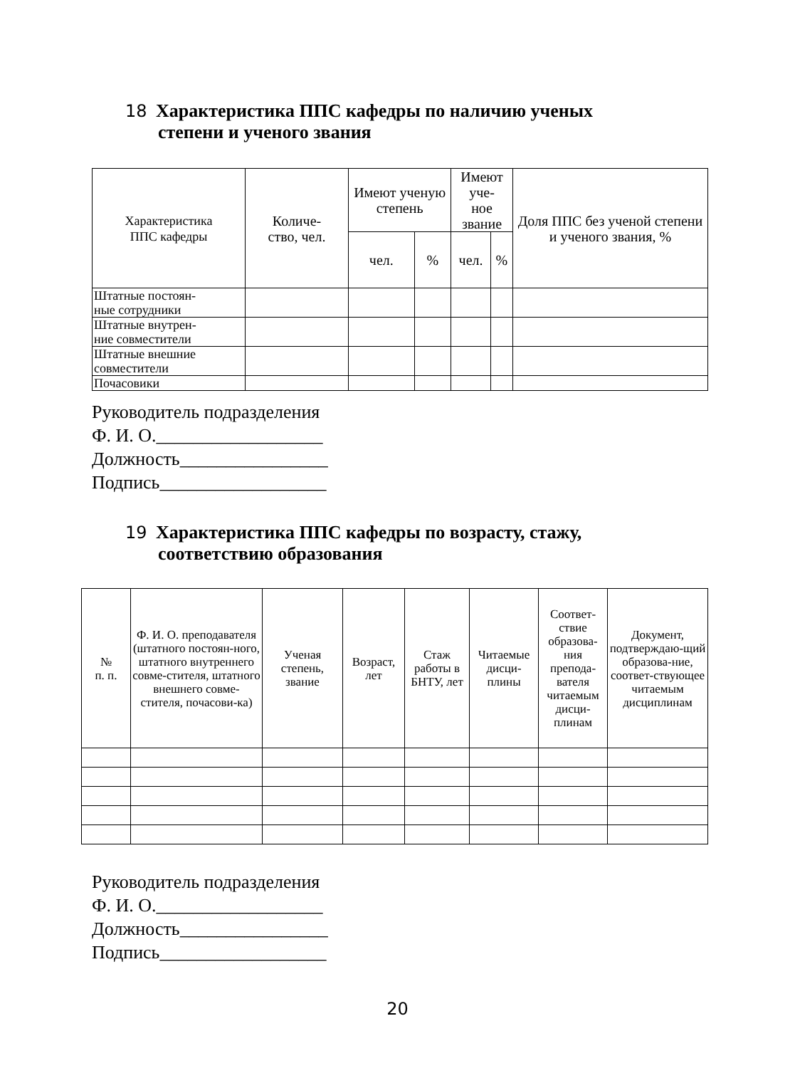18 Характеристика ППС кафедры по наличию ученых
степени и ученого звания
| Характеристика ППС кафедры | Количе- ство, чел. | Имеют ученую степень | | Имеют уче- ное звание | | Доля ППС без ученой степени и ученого звания, % |
| --- | --- | --- | --- | --- | --- | --- |
| | | чел. | % | чел. | % | |
| Штатные постоян- ные сотрудники | | | | | | |
| Штатные внутрен- ние совместители | | | | | | |
| Штатные внешние совместители | | | | | | |
| Почасовики | | | | | | |
Руководитель подразделения
Ф. И. О.__________________
Должность________________
Подпись__________________
19 Характеристика ППС кафедры по возрасту, стажу,
соответствию образования
| № п. п. | Ф. И. О. преподавателя (штатного постоян-ного, штатного внутреннего совме-стителя, штатного внешнего совме-стителя, почасови-ка) | Ученая степень, звание | Возраст, лет | Стаж работы в БНТУ, лет | Читаемые дисци-плины | Соответ-ствие образова-ния препода-вателя читаемым дисци-плинам | Документ, подтверждаю-щий образова-ние, соответ-ствующее читаемым дисциплинам |
| --- | --- | --- | --- | --- | --- | --- | --- |
Руководитель подразделения
Ф. И. О.__________________
Должность________________
Подпись__________________
20